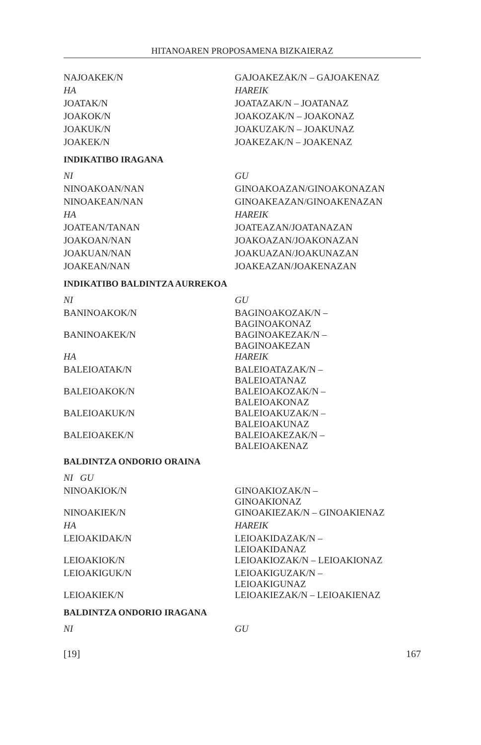HITANOAREN PROPOSAMENA BIZKAIERAZ
| NAJOAKEK/N | GAJOAKEZAK/N – GAJOAKENAZ |
| HA | HAREIK |
| JOATAK/N | JOATAZAK/N – JOATANAZ |
| JOAKOK/N | JOAKOZAK/N – JOAKONAZ |
| JOAKUK/N | JOAKUZAK/N – JOAKUNAZ |
| JOAKEK/N | JOAKEZAK/N – JOAKENAZ |
| INDIKATIBO IRAGANA | |
| NI | GU |
| NINOAKOAN/NAN | GINOAKOAZAN/GINOAKONAZAN |
| NINOAKEAN/NAN | GINOAKEAZAN/GINOAKENAZAN |
| HA | HAREIK |
| JOATEAN/TANAN | JOATEAZAN/JOATANAZAN |
| JOAKOAN/NAN | JOAKOAZAN/JOAKONAZAN |
| JOAKUAN/NAN | JOAKUAZAN/JOAKUNAZAN |
| JOAKEAN/NAN | JOAKEAZAN/JOAKENAZAN |
| INDIKATIBO BALDINTZA AURREKOA | |
| NI | GU |
| BANINOAKOK/N | BAGINOAKOZAK/N – BAGINOAKONAZ |
| BANINOAKEK/N | BAGINOAKEZAK/N – BAGINOAKEZAN |
| HA | HAREIK |
| BALEIOATAK/N | BALEIOATAZAK/N – BALEIOATANAZ |
| BALEIOAKOK/N | BALEIOAKOZAK/N – BALEIOAKONAZ |
| BALEIOAKUK/N | BALEIOAKUZAK/N – BALEIOAKUNAZ |
| BALEIOAKEK/N | BALEIOAKEZAK/N – BALEIOAKENAZ |
| BALDINTZA ONDORIO ORAINA | |
| NI GU | |
| NINOAKIOK/N | GINOAKIOZAK/N – GINOAKIONAZ |
| NINOAKIEK/N | GINOAKIEZAK/N – GINOAKIENAZ |
| HA | HAREIK |
| LEIOAKIDAK/N | LEIOAKIDAZAK/N – LEIOAKIDANAZ |
| LEIOAKIOK/N | LEIOAKIOZAK/N – LEIOAKIONAZ |
| LEIOAKIGUK/N | LEIOAKIGUZAK/N – LEIOAKIGUNAZ |
| LEIOAKIEK/N | LEIOAKIEZAK/N – LEIOAKIENAZ |
| BALDINTZA ONDORIO IRAGANA | |
| NI | GU |
[19] 167